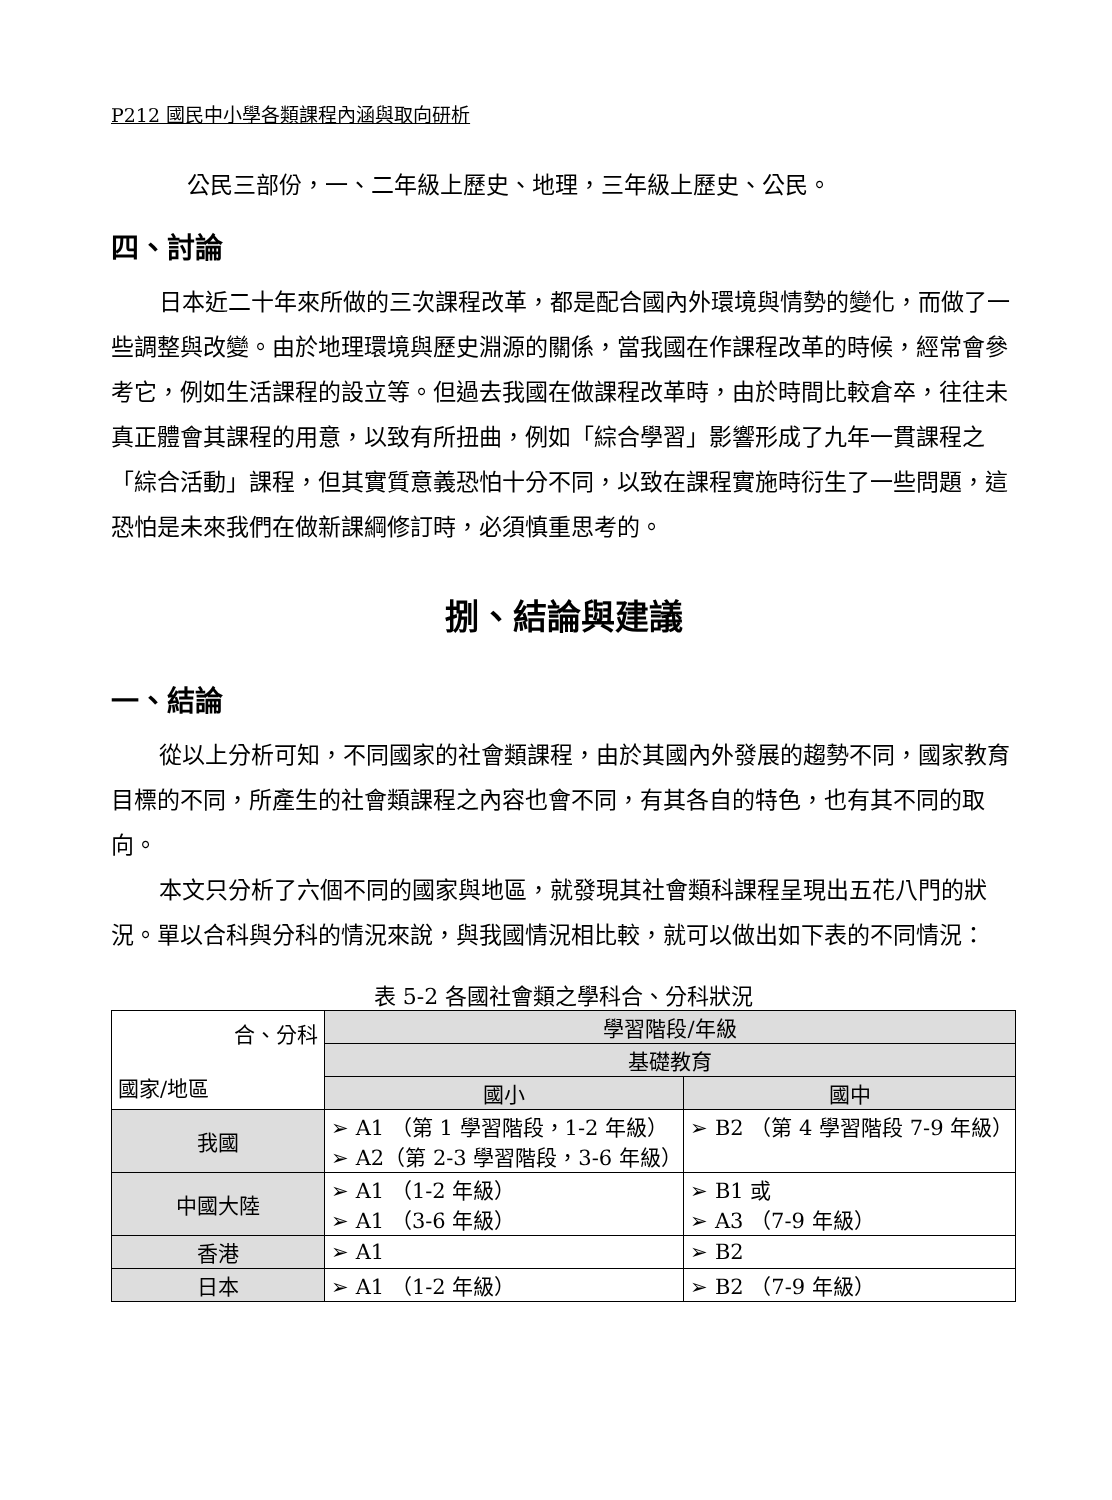P212 國民中小學各類課程內涵與取向研析
公民三部份，一、二年級上歷史、地理，三年級上歷史、公民。
四、討論
日本近二十年來所做的三次課程改革，都是配合國內外環境與情勢的變化，而做了一些調整與改變。由於地理環境與歷史淵源的關係，當我國在作課程改革的時候，經常會參考它，例如生活課程的設立等。但過去我國在做課程改革時，由於時間比較倉卒，往往未真正體會其課程的用意，以致有所扭曲，例如「綜合學習」影響形成了九年一貫課程之「綜合活動」課程，但其實質意義恐怕十分不同，以致在課程實施時衍生了一些問題，這恐怕是未來我們在做新課綱修訂時，必須慎重思考的。
捌、結論與建議
一、結論
從以上分析可知，不同國家的社會類課程，由於其國內外發展的趨勢不同，國家教育目標的不同，所產生的社會類課程之內容也會不同，有其各自的特色，也有其不同的取向。
本文只分析了六個不同的國家與地區，就發現其社會類科課程呈現出五花八門的狀況。單以合科與分科的情況來說，與我國情況相比較，就可以做出如下表的不同情況：
表 5-2 各國社會類之學科合、分科狀況
| 合、分科 國家/地區 | 學習階段/年級 | |
| --- | --- | --- |
| | 基礎教育 | |
| | 國小 | 國中 |
| 我國 | ➢ A1 （第 1 學習階段，1-2 年級） ➢ A2（第 2-3 學習階段，3-6 年級） | ➢ B2 （第 4 學習階段 7-9 年級） |
| 中國大陸 | ➢ A1 （1-2 年級） ➢ A1 （3-6 年級） | ➢ B1 或 ➢ A3 （7-9 年級） |
| 香港 | ➢ A1 | ➢ B2 |
| 日本 | ➢ A1 （1-2 年級） | ➢ B2 （7-9 年級） |